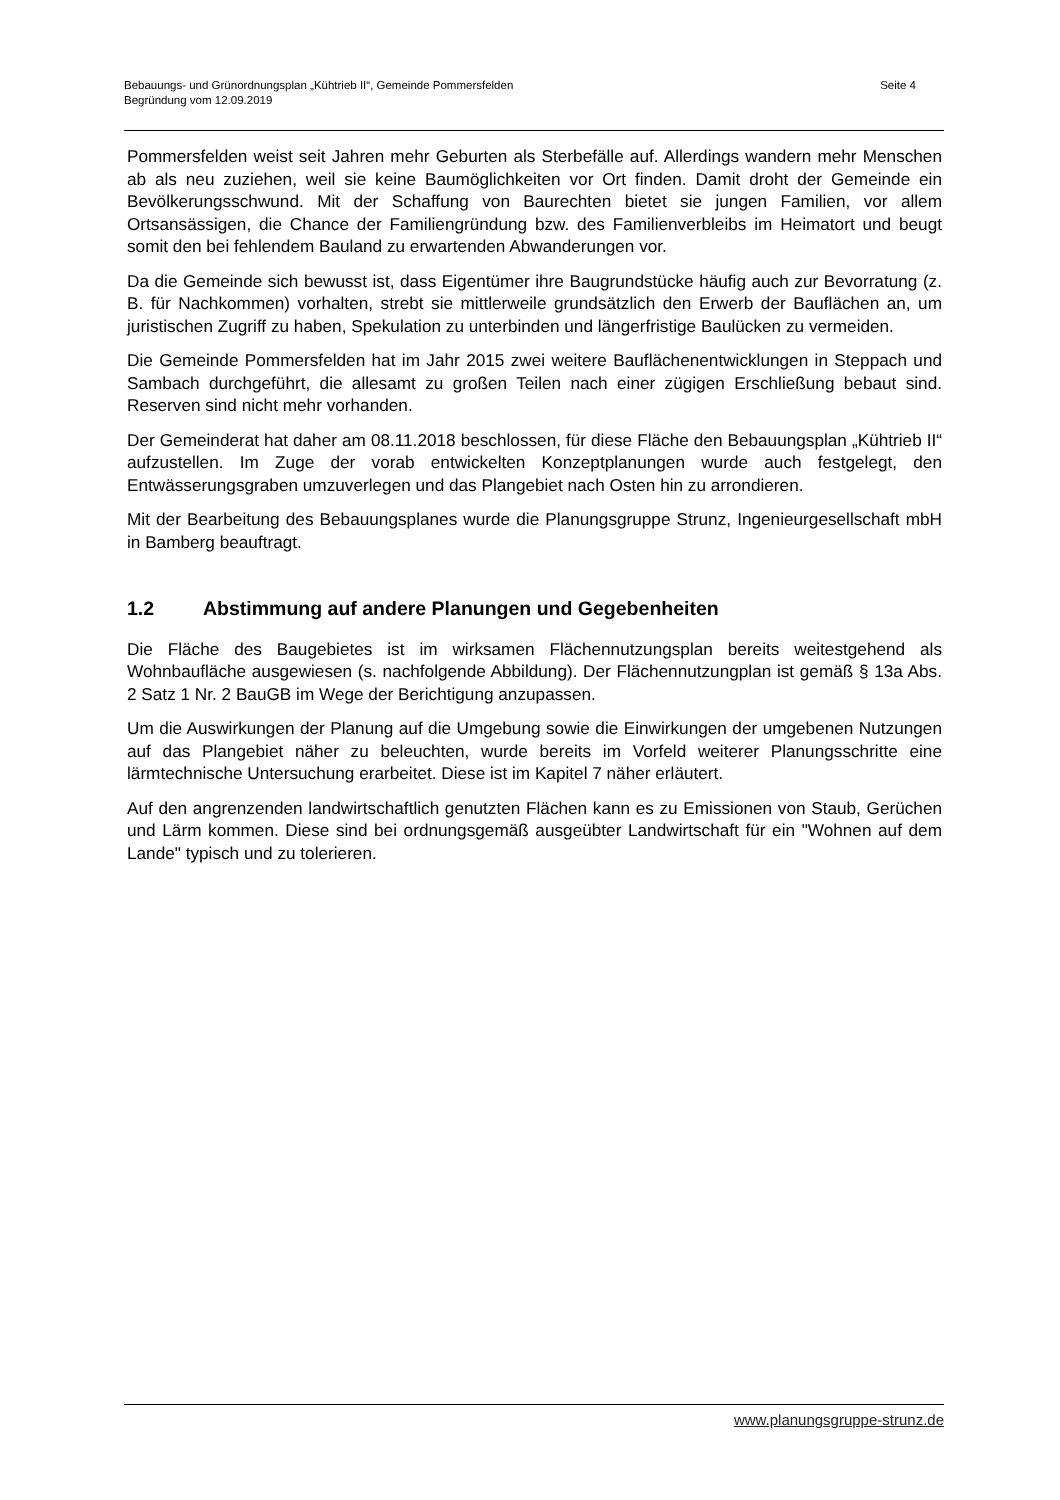Seite 4 Bebauungs- und Grünordnungsplan „Kühtrieb II“, Gemeinde Pommersfelden
Begründung vom 12.09.2019
Pommersfelden weist seit Jahren mehr Geburten als Sterbefälle auf. Allerdings wandern mehr Menschen ab als neu zuziehen, weil sie keine Baumöglichkeiten vor Ort finden. Damit droht der Gemeinde ein Bevölkerungsschwund. Mit der Schaffung von Baurechten bietet sie jungen Familien, vor allem Ortsansässigen, die Chance der Familiengründung bzw. des Familienverbleibs im Heimatort und beugt somit den bei fehlendem Bauland zu erwartenden Abwanderungen vor.
Da die Gemeinde sich bewusst ist, dass Eigentümer ihre Baugrundstücke häufig auch zur Bevorratung (z. B. für Nachkommen) vorhalten, strebt sie mittlerweile grundsätzlich den Erwerb der Bauflächen an, um juristischen Zugriff zu haben, Spekulation zu unterbinden und längerfristige Baulücken zu vermeiden.
Die Gemeinde Pommersfelden hat im Jahr 2015 zwei weitere Bauflächenentwicklungen in Steppach und Sambach durchgeführt, die allesamt zu großen Teilen nach einer zügigen Erschließung bebaut sind. Reserven sind nicht mehr vorhanden.
Der Gemeinderat hat daher am 08.11.2018 beschlossen, für diese Fläche den Bebauungsplan „Kühtrieb II“ aufzustellen. Im Zuge der vorab entwickelten Konzeptplanungen wurde auch festgelegt, den Entwässerungsgraben umzuverlegen und das Plangebiet nach Osten hin zu arrondieren.
Mit der Bearbeitung des Bebauungsplanes wurde die Planungsgruppe Strunz, Ingenieurgesellschaft mbH in Bamberg beauftragt.
1.2 Abstimmung auf andere Planungen und Gegebenheiten
Die Fläche des Baugebietes ist im wirksamen Flächennutzungsplan bereits weitestgehend als Wohnbaufläche ausgewiesen (s. nachfolgende Abbildung). Der Flächennutzungplan ist gemäß § 13a Abs. 2 Satz 1 Nr. 2 BauGB im Wege der Berichtigung anzupassen.
Um die Auswirkungen der Planung auf die Umgebung sowie die Einwirkungen der umgebenen Nutzungen auf das Plangebiet näher zu beleuchten, wurde bereits im Vorfeld weiterer Planungsschritte eine lärmtechnische Untersuchung erarbeitet. Diese ist im Kapitel 7 näher erläutert.
Auf den angrenzenden landwirtschaftlich genutzten Flächen kann es zu Emissionen von Staub, Gerüchen und Lärm kommen. Diese sind bei ordnungsgemäß ausgeübter Landwirtschaft für ein "Wohnen auf dem Lande" typisch und zu tolerieren.
www.planungsgruppe-strunz.de